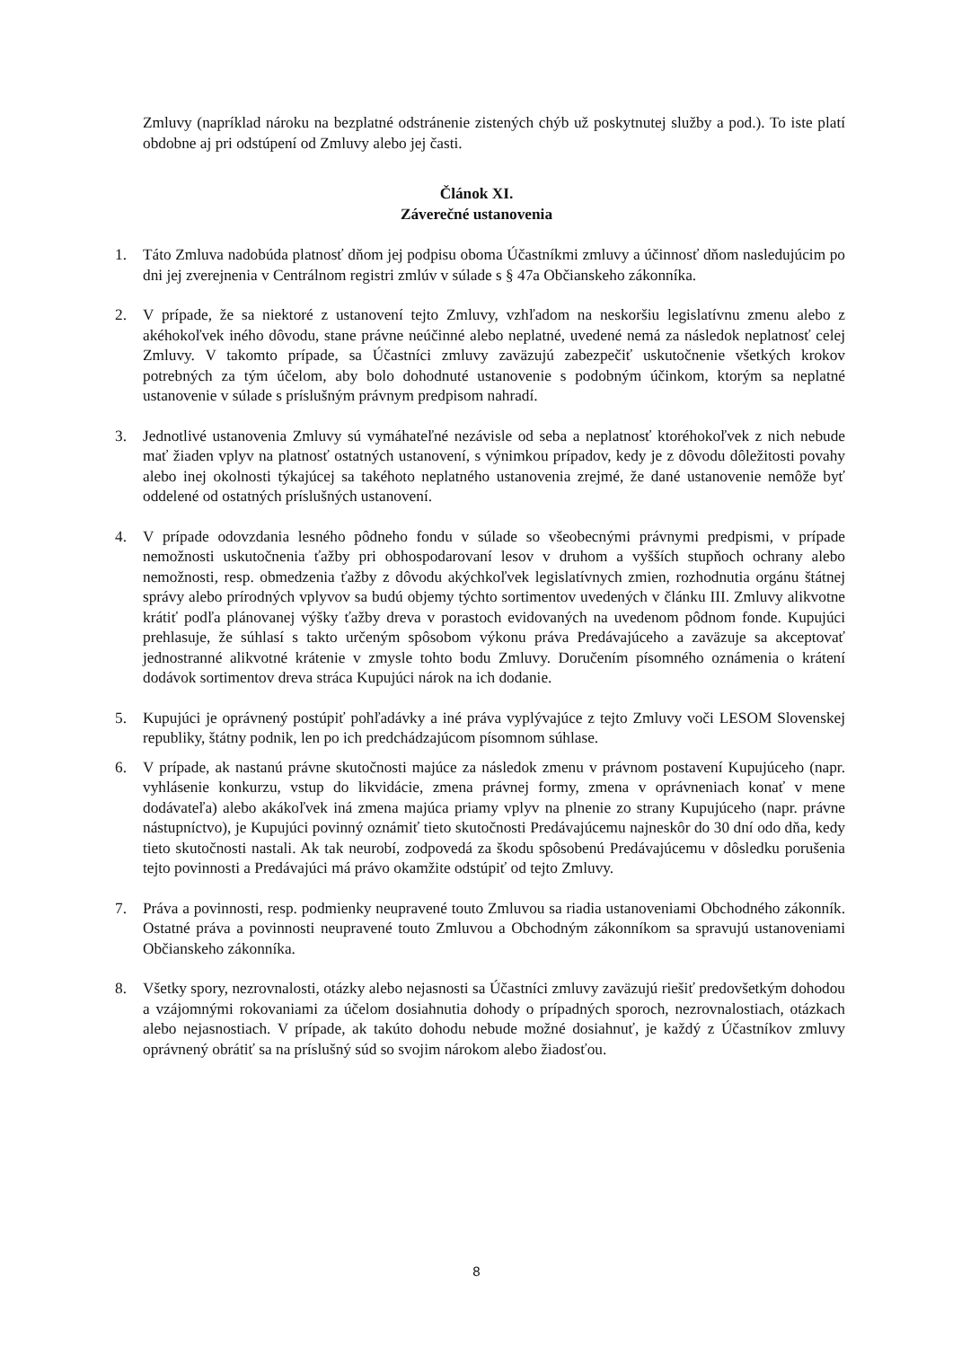Zmluvy (napríklad nároku na bezplatné odstránenie zistených chýb už poskytnutej služby a pod.). To iste platí obdobne aj pri odstúpení od Zmluvy alebo jej časti.
Článok XI.
Záverečné ustanovenia
1. Táto Zmluva nadobúda platnosť dňom jej podpisu oboma Účastníkmi zmluvy a účinnosť dňom nasledujúcim po dni jej zverejnenia v Centrálnom registri zmlúv v súlade s § 47a Občianskeho zákonníka.
2. V prípade, že sa niektoré z ustanovení tejto Zmluvy, vzhľadom na neskoršiu legislatívnu zmenu alebo z akéhokoľvek iného dôvodu, stane právne neúčinné alebo neplatné, uvedené nemá za následok neplatnosť celej Zmluvy. V takomto prípade, sa Účastníci zmluvy zaväzujú zabezpečiť uskutočnenie všetkých krokov potrebných za tým účelom, aby bolo dohodnuté ustanovenie s podobným účinkom, ktorým sa neplatné ustanovenie v súlade s príslušným právnym predpisom nahradí.
3. Jednotlivé ustanovenia Zmluvy sú vymáhateľné nezávisle od seba a neplatnosť ktoréhokoľvek z nich nebude mať žiaden vplyv na platnosť ostatných ustanovení, s výnimkou prípadov, kedy je z dôvodu dôležitosti povahy alebo inej okolnosti týkajúcej sa takéhoto neplatného ustanovenia zrejmé, že dané ustanovenie nemôže byť oddelené od ostatných príslušných ustanovení.
4. V prípade odovzdania lesného pôdneho fondu v súlade so všeobecnými právnymi predpismi, v prípade nemožnosti uskutočnenia ťažby pri obhospodarovaní lesov v druhom a vyšších stupňoch ochrany alebo nemožnosti, resp. obmedzenia ťažby z dôvodu akýchkoľvek legislatívnych zmien, rozhodnutia orgánu štátnej správy alebo prírodných vplyvov sa budú objemy týchto sortimentov uvedených v článku III. Zmluvy alikvotne krátiť podľa plánovanej výšky ťažby dreva v porastoch evidovaných na uvedenom pôdnom fonde. Kupujúci prehlasuje, že súhlasí s takto určeným spôsobom výkonu práva Predávajúceho a zaväzuje sa akceptovať jednostranné alikvotné krátenie v zmysle tohto bodu Zmluvy. Doručením písomného oznámenia o krátení dodávok sortimentov dreva stráca Kupujúci nárok na ich dodanie.
5. Kupujúci je oprávnený postúpiť pohľadávky a iné práva vyplývajúce z tejto Zmluvy voči LESOM Slovenskej republiky, štátny podnik, len po ich predchádzajúcom písomnom súhlase.
6. V prípade, ak nastanú právne skutočnosti majúce za následok zmenu v právnom postavení Kupujúceho (napr. vyhlásenie konkurzu, vstup do likvidácie, zmena právnej formy, zmena v oprávneniach konať v mene dodávateľa) alebo akákoľvek iná zmena majúca priamy vplyv na plnenie zo strany Kupujúceho (napr. právne nástupníctvo), je Kupujúci povinný oznámiť tieto skutočnosti Predávajúcemu najneskôr do 30 dní odo dňa, kedy tieto skutočnosti nastali. Ak tak neurobí, zodpovedá za škodu spôsobenú Predávajúcemu v dôsledku porušenia tejto povinnosti a Predávajúci má právo okamžite odstúpiť od tejto Zmluvy.
7. Práva a povinnosti, resp. podmienky neupravené touto Zmluvou sa riadia ustanoveniami Obchodného zákonník. Ostatné práva a povinnosti neupravené touto Zmluvou a Obchodným zákonníkom sa spravujú ustanoveniami Občianskeho zákonníka.
8. Všetky spory, nezrovnalosti, otázky alebo nejasnosti sa Účastníci zmluvy zaväzujú riešiť predovšetkým dohodou a vzájomnými rokovaniami za účelom dosiahnutia dohody o prípadných sporoch, nezrovnalostiach, otázkach alebo nejasnostiach. V prípade, ak takúto dohodu nebude možné dosiahnuť, je každý z Účastníkov zmluvy oprávnený obrátiť sa na príslušný súd so svojim nárokom alebo žiadosťou.
8